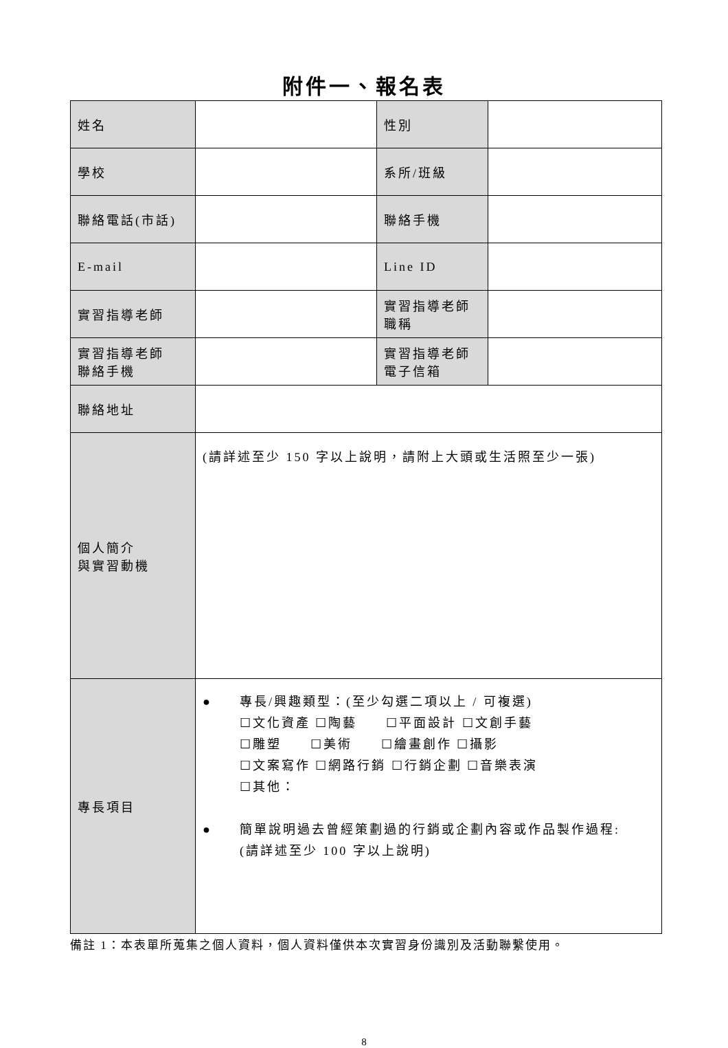附件一、報名表
| 姓名 | | 性別 | |
| 學校 | | 系所/班級 | |
| 聯絡電話(市話) | | 聯絡手機 | |
| E-mail | | Line ID | |
| 實習指導老師 | | 實習指導老師 職稱 | |
| 實習指導老師 聯絡手機 | | 實習指導老師 電子信箱 | |
| 聯絡地址 | | | |
| 個人簡介 與實習動機 | (請詳述至少 150 字以上說明，請附上大頭或生活照至少一張) | | |
| 專長項目 | ● 專長/興趣類型：(至少勾選二項以上 / 可複選) ☐文化資產 ☐陶藝 ☐平面設計 ☐文創手藝 ☐雕塑 ☐美術 ☐繪畫創作 ☐攝影 ☐文案寫作 ☐網路行銷 ☐行銷企劃 ☐音樂表演 ☐其他： ● 簡單說明過去曾經策劃過的行銷或企劃內容或作品製作過程: (請詳述至少 100 字以上說明) | | |
備註 1：本表單所蒐集之個人資料，個人資料僅供本次實習身份識別及活動聯繫使用。
8